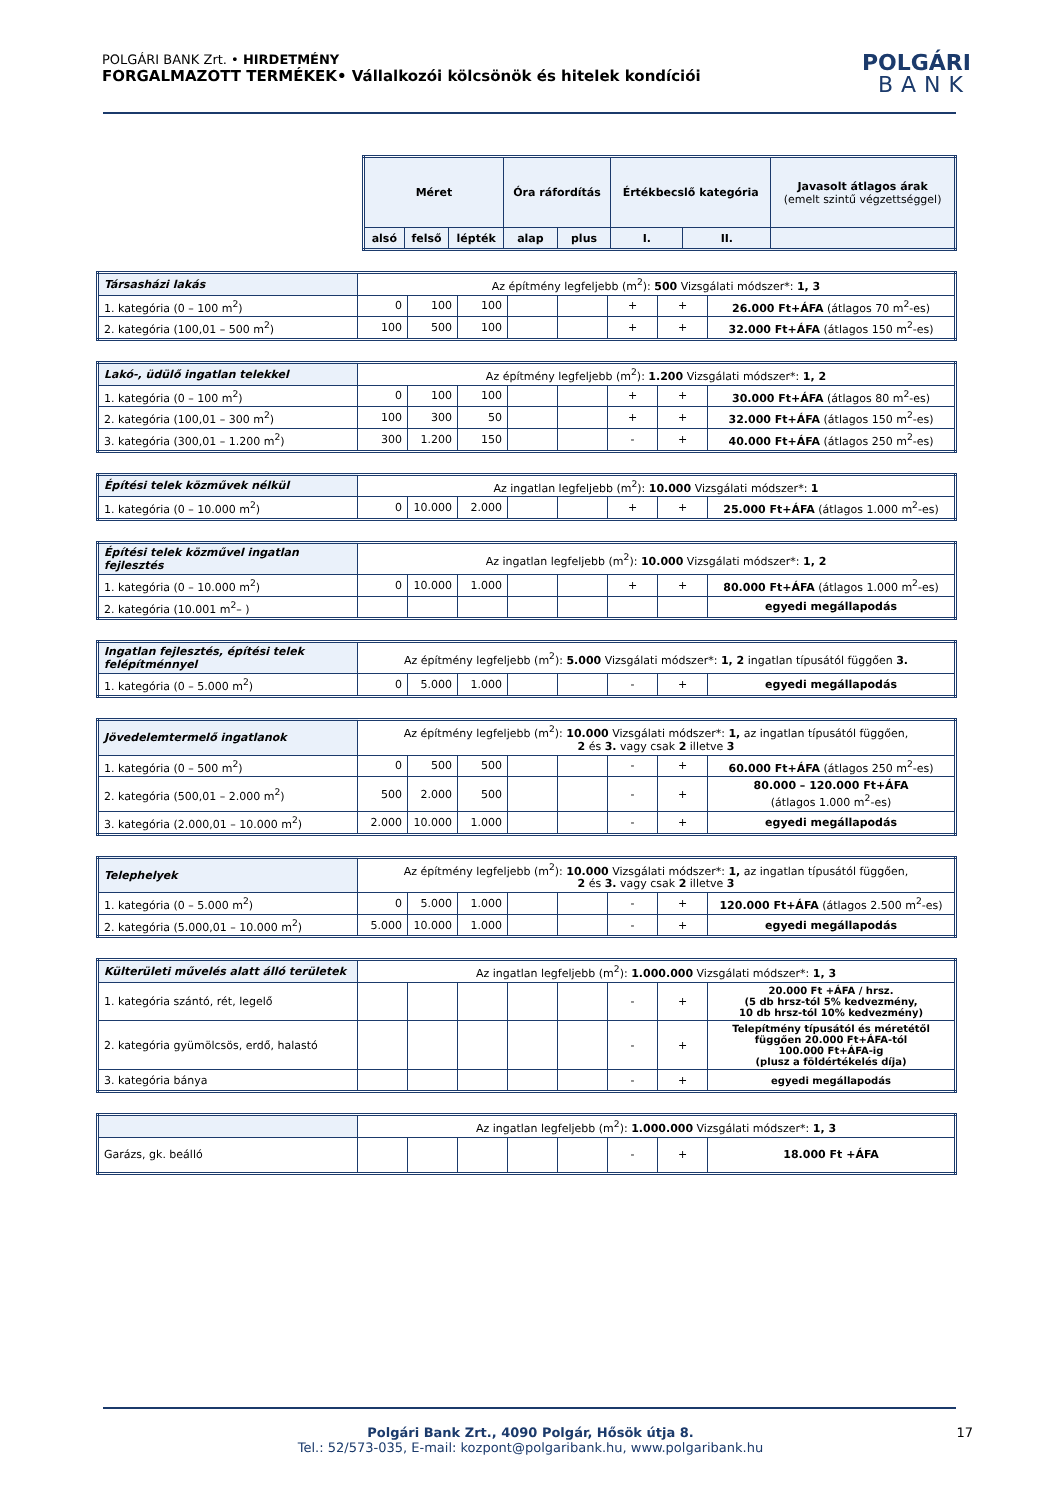POLGÁRI BANK Zrt. • HIRDETMÉNY
FORGALMAZOTT TERMÉKEK• Vállalkozói kölcsönök és hitelek kondíciói
POLGÁRI
BANK
| Méret | | | Óra ráfordítás | | Értékbecslő kategória | | Javasolt átlagos árak (emelt szintű végzettséggel) |
| --- | --- | --- | --- | --- | --- | --- | --- |
| alsó | felső | lépték | alap | plus | I. | II. | |
| Társasházi lakás | Az építmény legfeljebb (m<sup>2</sup>): 500 Vizsgálati módszer*: 1, 3 | | | | | | | |
| 1. kategória (0 – 100 m<sup>2</sup>) | 0 | 100 | 100 | | | + | + | 26.000 Ft+ÁFA (átlagos 70 m<sup>2</sup>-es) |
| 2. kategória (100,01 – 500 m<sup>2</sup>) | 100 | 500 | 100 | | | + | + | 32.000 Ft+ÁFA (átlagos 150 m<sup>2</sup>-es) |
| Lakó-, üdülő ingatlan telekkel | Az építmény legfeljebb (m<sup>2</sup>): 1.200 Vizsgálati módszer*: 1, 2 | | | | | | | |
| 1. kategória (0 – 100 m<sup>2</sup>) | 0 | 100 | 100 | | | + | + | 30.000 Ft+ÁFA (átlagos 80 m<sup>2</sup>-es) |
| 2. kategória (100,01 – 300 m<sup>2</sup>) | 100 | 300 | 50 | | | + | + | 32.000 Ft+ÁFA (átlagos 150 m<sup>2</sup>-es) |
| 3. kategória (300,01 – 1.200 m<sup>2</sup>) | 300 | 1.200 | 150 | | | - | + | 40.000 Ft+ÁFA (átlagos 250 m<sup>2</sup>-es) |
| Építési telek közművek nélkül | Az ingatlan legfeljebb (m<sup>2</sup>): 10.000 Vizsgálati módszer*: 1 | | | | | | | |
| 1. kategória (0 – 10.000 m<sup>2</sup>) | 0 | 10.000 | 2.000 | | | + | + | 25.000 Ft+ÁFA (átlagos 1.000 m<sup>2</sup>-es) |
| Építési telek közművel ingatlan fejlesztés | Az ingatlan legfeljebb (m<sup>2</sup>): 10.000 Vizsgálati módszer*: 1, 2 | | | | | | | |
| 1. kategória (0 – 10.000 m<sup>2</sup>) | 0 | 10.000 | 1.000 | | | + | + | 80.000 Ft+ÁFA (átlagos 1.000 m<sup>2</sup>-es) |
| 2. kategória (10.001 m<sup>2</sup>– ) | | | | | | | | egyedi megállapodás |
| Ingatlan fejlesztés, építési telek felépítménnyel | Az építmény legfeljebb (m<sup>2</sup>): 5.000 Vizsgálati módszer*: 1, 2 ingatlan típusától függően 3. | | | | | | | |
| 1. kategória (0 – 5.000 m<sup>2</sup>) | 0 | 5.000 | 1.000 | | | - | + | egyedi megállapodás |
| Jövedelemtermelő ingatlanok | Az építmény legfeljebb (m<sup>2</sup>): 10.000 Vizsgálati módszer*: 1, az ingatlan típusától függően, 2 és 3. vagy csak 2 illetve 3 | | | | | | | |
| 1. kategória (0 – 500 m<sup>2</sup>) | 0 | 500 | 500 | | | - | + | 60.000 Ft+ÁFA (átlagos 250 m<sup>2</sup>-es) |
| 2. kategória (500,01 – 2.000 m<sup>2</sup>) | 500 | 2.000 | 500 | | | - | + | 80.000 – 120.000 Ft+ÁFA (átlagos 1.000 m<sup>2</sup>-es) |
| 3. kategória (2.000,01 – 10.000 m<sup>2</sup>) | 2.000 | 10.000 | 1.000 | | | - | + | egyedi megállapodás |
| Telephelyek | Az építmény legfeljebb (m<sup>2</sup>): 10.000 Vizsgálati módszer*: 1, az ingatlan típusától függően, 2 és 3. vagy csak 2 illetve 3 | | | | | | | |
| 1. kategória (0 – 5.000 m<sup>2</sup>) | 0 | 5.000 | 1.000 | | | - | + | 120.000 Ft+ÁFA (átlagos 2.500 m<sup>2</sup>-es) |
| 2. kategória (5.000,01 – 10.000 m<sup>2</sup>) | 5.000 | 10.000 | 1.000 | | | - | + | egyedi megállapodás |
| Külterületi művelés alatt álló területek | Az ingatlan legfeljebb (m<sup>2</sup>): 1.000.000 Vizsgálati módszer*: 1, 3 | | | | | | | |
| 1. kategória szántó, rét, legelő | | | | | | - | + | 20.000 Ft +ÁFA / hrsz. (5 db hrsz-tól 5% kedvezmény, 10 db hrsz-tól 10% kedvezmény) |
| 2. kategória gyümölcsös, erdő, halastó | | | | | | - | + | Telepítmény típusától és méretétől függően 20.000 Ft+ÁFA-tól 100.000 Ft+ÁFA-ig (plusz a földértékelés díja) |
| 3. kategória bánya | | | | | | - | + | egyedi megállapodás |
| | Az ingatlan legfeljebb (m<sup>2</sup>): 1.000.000 Vizsgálati módszer*: 1, 3 | | | | | | | |
| Garázs, gk. beálló | | | | | | - | + | 18.000 Ft +ÁFA |
Polgári Bank Zrt., 4090 Polgár, Hősök útja 8. 17
Tel.: 52/573-035, E-mail: kozpont@polgaribank.hu, www.polgaribank.hu